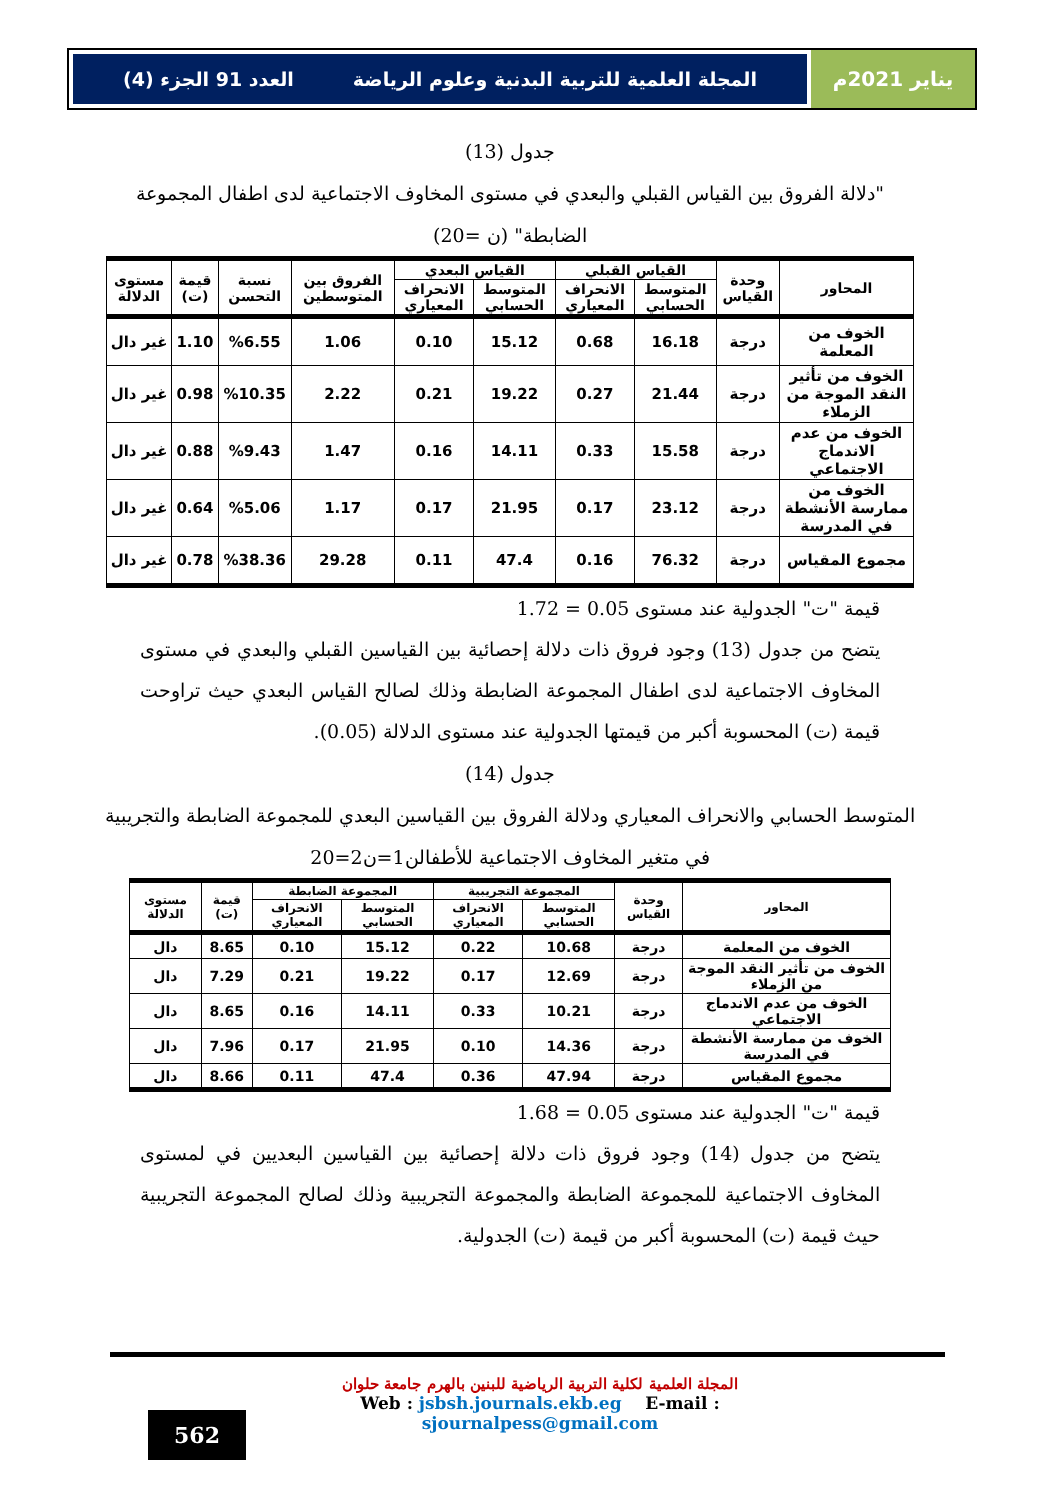يناير 2021م
المجلة العلمية للتربية البدنية وعلوم الرياضة العدد 91 الجزء (4)
جدول (13)
"دلالة الفروق بين القياس القبلي والبعدي في مستوى المخاوف الاجتماعية لدى اطفال المجموعة الضابطة" (ن =20)
| المحاور | وحدة القياس | القياس القبلي | | القياس البعدي | | الفروق بين المتوسطين | نسبة التحسن | قيمة (ت) | مستوى الدلالة |
| --- | --- | --- | --- | --- | --- | --- | --- | --- | --- |
| | | المتوسط الحسابي | الانحراف المعياري | المتوسط الحسابي | الانحراف المعياري | | | | |
| الخوف من المعلمة | درجة | 16.18 | 0.68 | 15.12 | 0.10 | 1.06 | %6.55 | 1.10 | غير دال |
| الخوف من تأثير النقد الموجة من الزملاء | درجة | 21.44 | 0.27 | 19.22 | 0.21 | 2.22 | %10.35 | 0.98 | غير دال |
| الخوف من عدم الاندماج الاجتماعي | درجة | 15.58 | 0.33 | 14.11 | 0.16 | 1.47 | %9.43 | 0.88 | غير دال |
| الخوف من ممارسة الأنشطة في المدرسة | درجة | 23.12 | 0.17 | 21.95 | 0.17 | 1.17 | %5.06 | 0.64 | غير دال |
| مجموع المقياس | درجة | 76.32 | 0.16 | 47.4 | 0.11 | 29.28 | %38.36 | 0.78 | غير دال |
قيمة "ت" الجدولية عند مستوى 0.05 = 1.72
يتضح من جدول (13) وجود فروق ذات دلالة إحصائية بين القياسين القبلي والبعدي في مستوى المخاوف الاجتماعية لدى اطفال المجموعة الضابطة وذلك لصالح القياس البعدي حيث تراوحت قيمة (ت) المحسوبة أكبر من قيمتها الجدولية عند مستوى الدلالة (0.05).
جدول (14)
المتوسط الحسابي والانحراف المعياري ودلالة الفروق بين القياسين البعدي للمجموعة الضابطة والتجريبية في متغير المخاوف الاجتماعية للأطفالن1=ن2=20
| المحاور | وحدة القياس | المجموعة التجريبية | | المجموعة الضابطة | | قيمة (ت) | مستوى الدلالة |
| --- | --- | --- | --- | --- | --- | --- | --- |
| | | المتوسط الحسابي | الانحراف المعياري | المتوسط الحسابي | الانحراف المعياري | | |
| الخوف من المعلمة | درجة | 10.68 | 0.22 | 15.12 | 0.10 | 8.65 | دال |
| الخوف من تأثير النقد الموجة من الزملاء | درجة | 12.69 | 0.17 | 19.22 | 0.21 | 7.29 | دال |
| الخوف من عدم الاندماج الاجتماعي | درجة | 10.21 | 0.33 | 14.11 | 0.16 | 8.65 | دال |
| الخوف من ممارسة الأنشطة في المدرسة | درجة | 14.36 | 0.10 | 21.95 | 0.17 | 7.96 | دال |
| مجموع المقياس | درجة | 47.94 | 0.36 | 47.4 | 0.11 | 8.66 | دال |
قيمة "ت" الجدولية عند مستوى 0.05 = 1.68
يتضح من جدول (14) وجود فروق ذات دلالة إحصائية بين القياسين البعديين في لمستوى المخاوف الاجتماعية للمجموعة الضابطة والمجموعة التجريبية وذلك لصالح المجموعة التجريبية حيث قيمة (ت) المحسوبة أكبر من قيمة (ت) الجدولية.
المجلة العلمية لكلية التربية الرياضية للبنين بالهرم جامعة حلوان
Web : jsbsh.journals.ekb.eg E-mail : sjournalpess@gmail.com
562